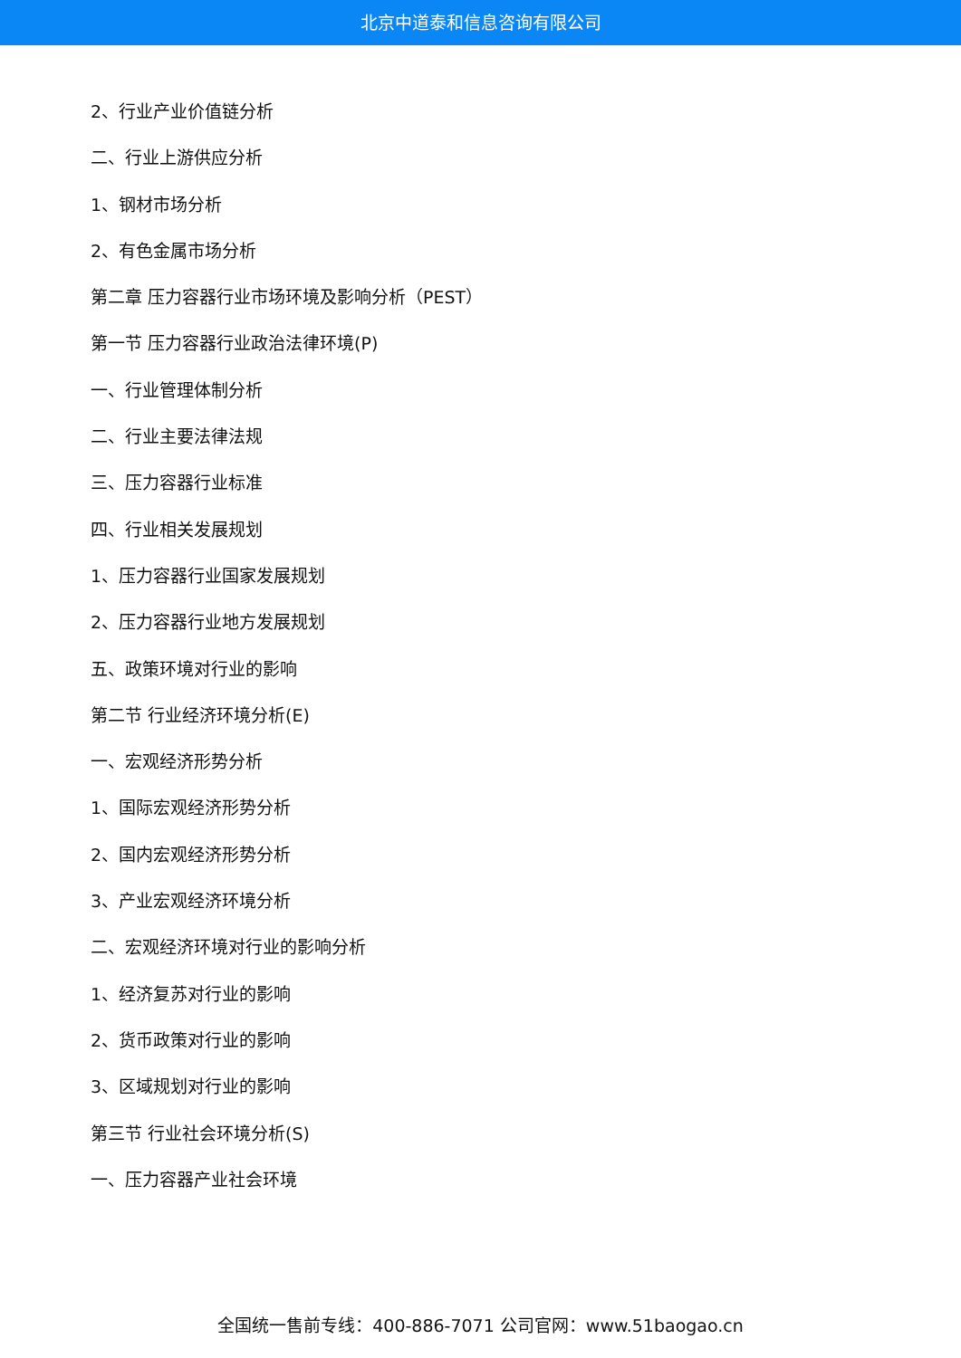北京中道泰和信息咨询有限公司
2、行业产业价值链分析
二、行业上游供应分析
1、钢材市场分析
2、有色金属市场分析
第二章 压力容器行业市场环境及影响分析（PEST）
第一节 压力容器行业政治法律环境(P)
一、行业管理体制分析
二、行业主要法律法规
三、压力容器行业标准
四、行业相关发展规划
1、压力容器行业国家发展规划
2、压力容器行业地方发展规划
五、政策环境对行业的影响
第二节 行业经济环境分析(E)
一、宏观经济形势分析
1、国际宏观经济形势分析
2、国内宏观经济形势分析
3、产业宏观经济环境分析
二、宏观经济环境对行业的影响分析
1、经济复苏对行业的影响
2、货币政策对行业的影响
3、区域规划对行业的影响
第三节 行业社会环境分析(S)
一、压力容器产业社会环境
全国统一售前专线：400-886-7071 公司官网：www.51baogao.cn